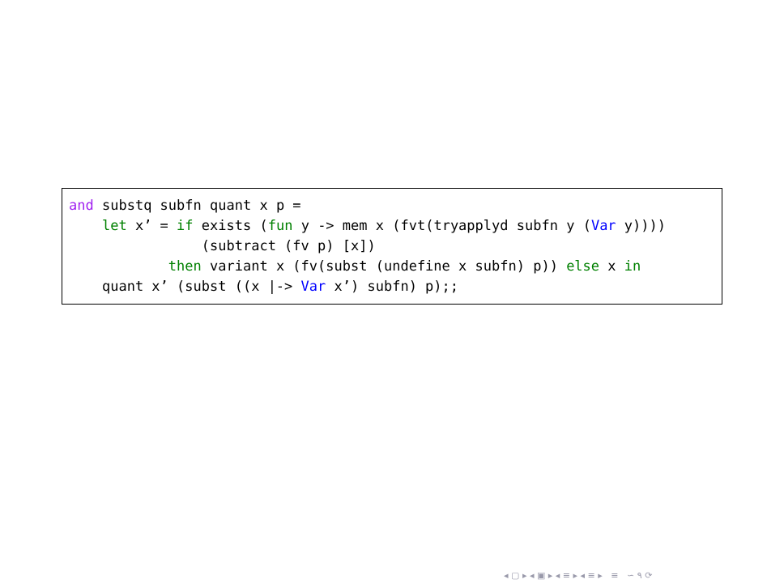and substq subfn quant x p =
    let x’ = if exists (fun y -> mem x (fvt(tryapplyd subfn y (Var y))))
                (subtract (fv p) [x])
            then variant x (fv(subst (undefine x subfn) p)) else x in
    quant x’ (subst ((x |-> Var x’) subfn) p);;
◂ ▢ ▸ ◂ ▣ ▸ ◂ ≡ ▸ ◂ ≡ ▸ ≡ ∽ ۹ ⟳